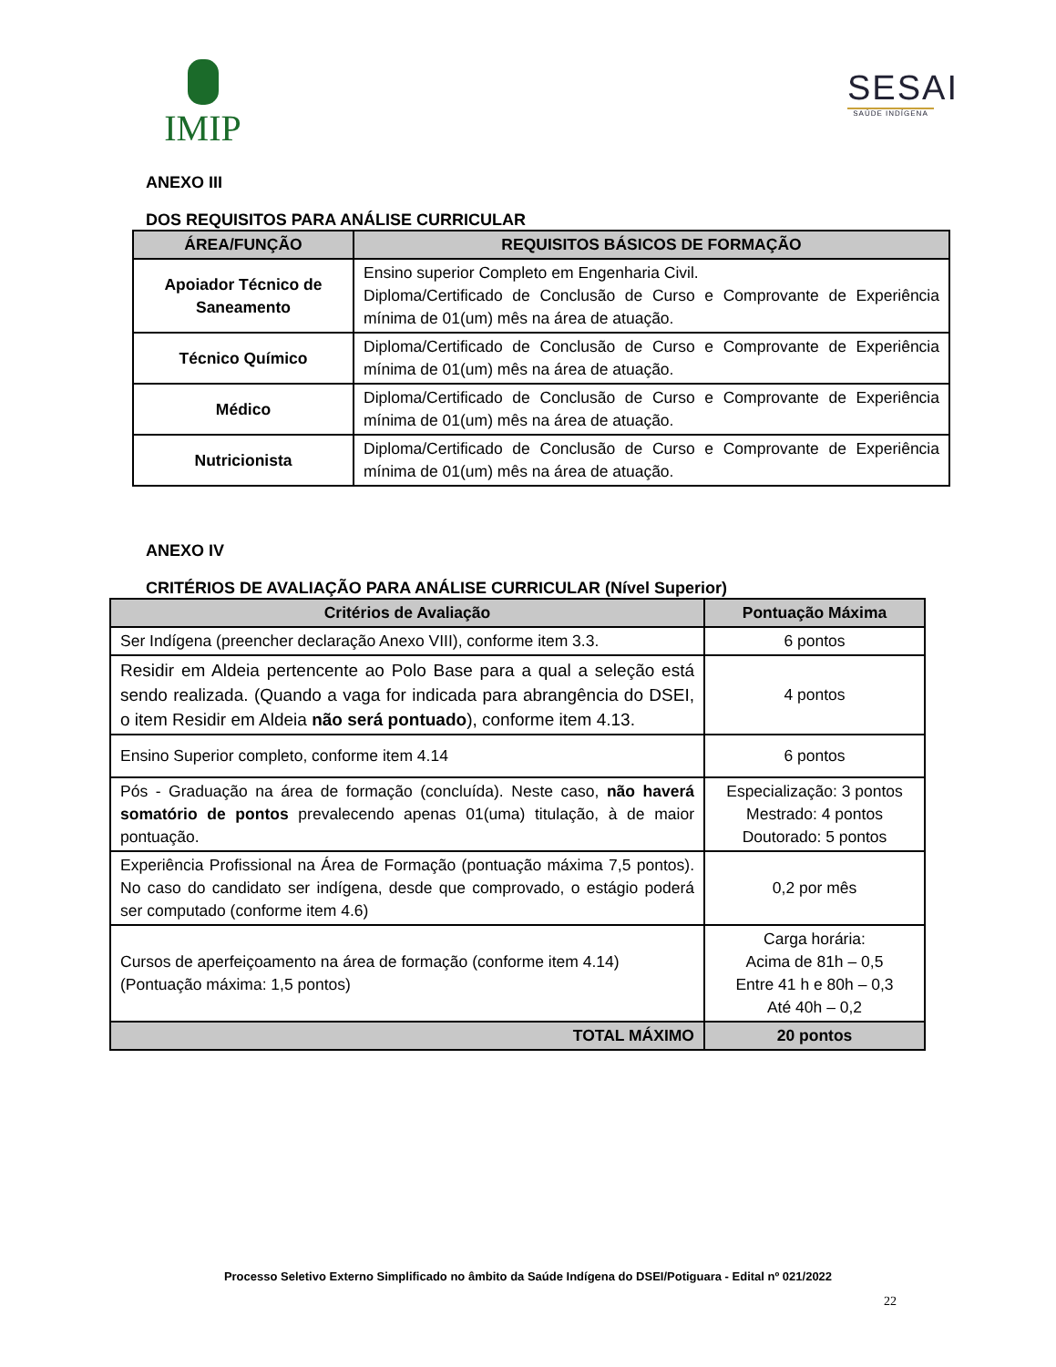IMIP
SESAI
SAÚDE INDÍGENA
ANEXO III
DOS REQUISITOS PARA ANÁLISE CURRICULAR
| ÁREA/FUNÇÃO | REQUISITOS BÁSICOS DE FORMAÇÃO |
| --- | --- |
| Apoiador Técnico de Saneamento | Ensino superior Completo em Engenharia Civil. Diploma/Certificado de Conclusão de Curso e Comprovante de Experiência mínima de 01(um) mês na área de atuação. |
| Técnico Químico | Diploma/Certificado de Conclusão de Curso e Comprovante de Experiência mínima de 01(um) mês na área de atuação. |
| Médico | Diploma/Certificado de Conclusão de Curso e Comprovante de Experiência mínima de 01(um) mês na área de atuação. |
| Nutricionista | Diploma/Certificado de Conclusão de Curso e Comprovante de Experiência mínima de 01(um) mês na área de atuação. |
ANEXO IV
CRITÉRIOS DE AVALIAÇÃO PARA ANÁLISE CURRICULAR (Nível Superior)
| Critérios de Avaliação | Pontuação Máxima |
| --- | --- |
| Ser Indígena (preencher declaração Anexo VIII), conforme item 3.3. | 6 pontos |
| Residir em Aldeia pertencente ao Polo Base para a qual a seleção está sendo realizada. (Quando a vaga for indicada para abrangência do DSEI, o item Residir em Aldeia não será pontuado ), conforme item 4.13. | 4 pontos |
| Ensino Superior completo, conforme item 4.14 | 6 pontos |
| Pós - Graduação na área de formação (concluída). Neste caso, não haverá somatório de pontos prevalecendo apenas 01(uma) titulação, à de maior pontuação. | Especialização: 3 pontos Mestrado: 4 pontos Doutorado: 5 pontos |
| Experiência Profissional na Área de Formação (pontuação máxima 7,5 pontos). No caso do candidato ser indígena, desde que comprovado, o estágio poderá ser computado (conforme item 4.6) | 0,2 por mês |
| Cursos de aperfeiçoamento na área de formação (conforme item 4.14) (Pontuação máxima: 1,5 pontos) | Carga horária: Acima de 81h – 0,5 Entre 41 h e 80h – 0,3 Até 40h – 0,2 |
| TOTAL MÁXIMO | 20 pontos |
Processo Seletivo Externo Simplificado no âmbito da Saúde Indígena do DSEI/Potiguara - Edital nº 021/2022
22